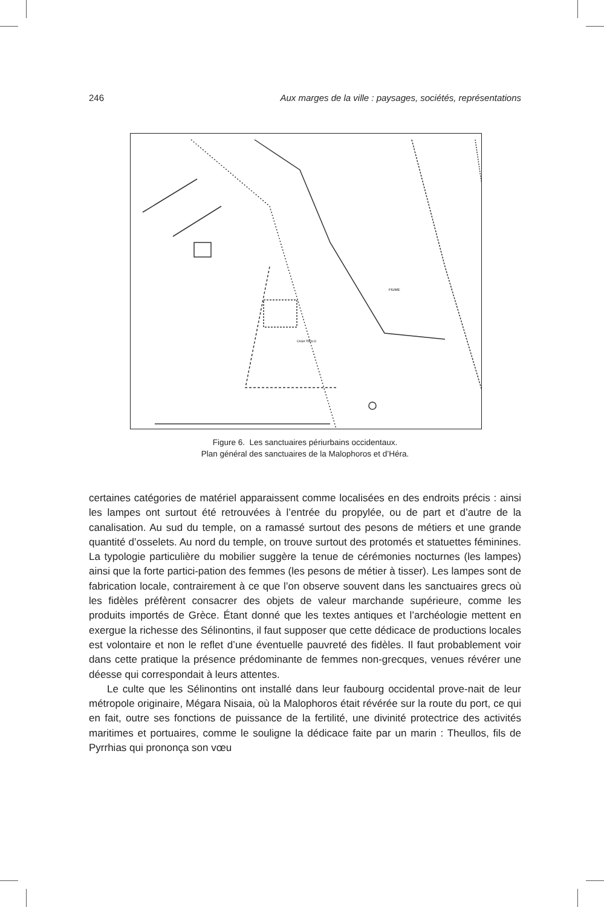246 Aux marges de la ville : paysages, sociétés, représentations
FIUME
CASA TROLO
Figure 6. Les sanctuaires périurbains occidentaux.
Plan général des sanctuaires de la Malophoros et d’Héra.
certaines catégories de matériel apparaissent comme localisées en des endroits précis : ainsi les lampes ont surtout été retrouvées à l’entrée du propylée, ou de part et d’autre de la canalisation. Au sud du temple, on a ramassé surtout des pesons de métiers et une grande quantité d’osselets. Au nord du temple, on trouve surtout des protomés et statuettes féminines. La typologie particulière du mobilier suggère la tenue de cérémonies nocturnes (les lampes) ainsi que la forte partici-pation des femmes (les pesons de métier à tisser). Les lampes sont de fabrication locale, contrairement à ce que l’on observe souvent dans les sanctuaires grecs où les fidèles préfèrent consacrer des objets de valeur marchande supérieure, comme les produits importés de Grèce. Étant donné que les textes antiques et l’archéologie mettent en exergue la richesse des Sélinontins, il faut supposer que cette dédicace de productions locales est volontaire et non le reflet d’une éventuelle pauvreté des fidèles. Il faut probablement voir dans cette pratique la présence prédominante de femmes non-grecques, venues révérer une déesse qui correspondait à leurs attentes.
Le culte que les Sélinontins ont installé dans leur faubourg occidental prove-nait de leur métropole originaire, Mégara Nisaia, où la Malophoros était révérée sur la route du port, ce qui en fait, outre ses fonctions de puissance de la fertilité, une divinité protectrice des activités maritimes et portuaires, comme le souligne la dédicace faite par un marin : Theullos, fils de Pyrrhias qui prononça son vœu